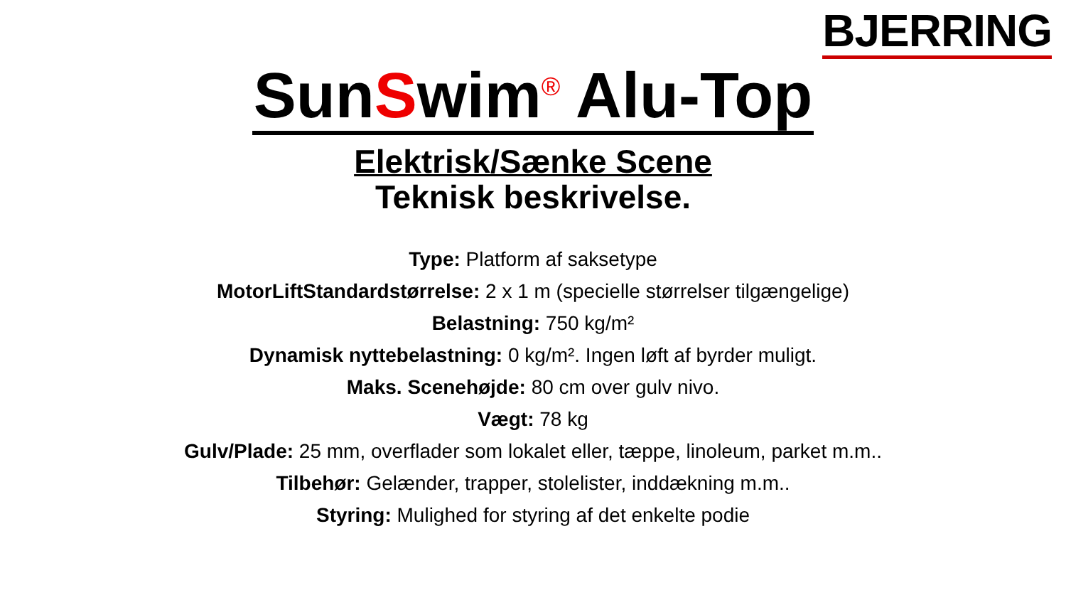BJERRING
SunSwim<sup>®</sup> Alu-Top
Elektrisk/Sænke Scene
Teknisk beskrivelse.
Type: Platform af saksetype
MotorLiftStandardstørrelse: 2 x 1 m (specielle størrelser tilgængelige)
Belastning: 750 kg/m²
Dynamisk nyttebelastning: 0 kg/m². Ingen løft af byrder muligt.
Maks. Scenehøjde: 80 cm over gulv nivo.
Vægt: 78 kg
Gulv/Plade: 25 mm, overflader som lokalet eller, tæppe, linoleum, parket m.m..
Tilbehør: Gelænder, trapper, stolelister, inddækning m.m..
Styring: Mulighed for styring af det enkelte podie